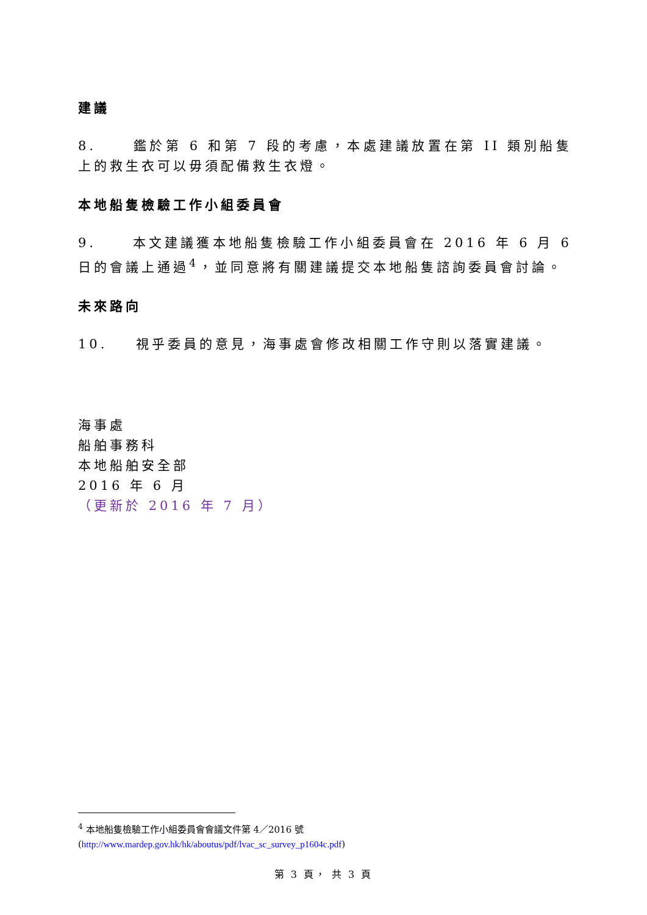建議
8. 鑑於第 6 和第 7 段的考慮，本處建議放置在第 II 類別船隻上的救生衣可以毋須配備救生衣燈。
本地船隻檢驗工作小組委員會
9. 本文建議獲本地船隻檢驗工作小組委員會在 2016 年 6 月 6 日的會議上通過<sup>4</sup>，並同意將有關建議提交本地船隻諮詢委員會討論。
未來路向
10. 視乎委員的意見，海事處會修改相關工作守則以落實建議。
海事處
船舶事務科
本地船舶安全部
2016 年 6 月
（更新於 2016 年 7 月）
<sup>4</sup> 本地船隻檢驗工作小組委員會會議文件第 4／2016 號
(http://www.mardep.gov.hk/hk/aboutus/pdf/lvac_sc_survey_p1604c.pdf)
第 3 頁， 共 3 頁